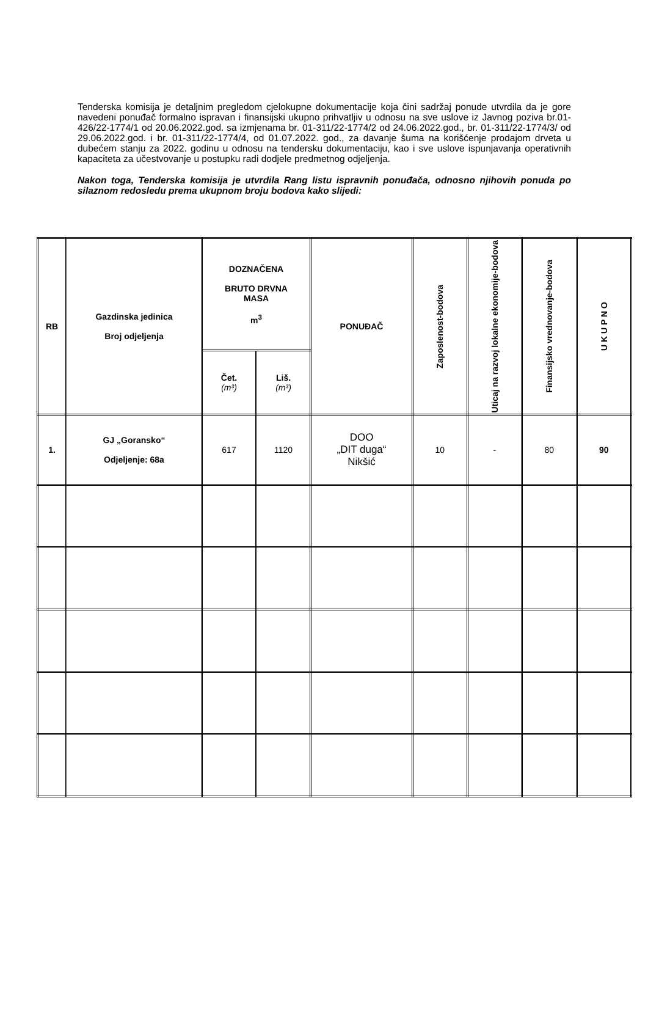Tenderska komisija je detaljnim pregledom cjelokupne dokumentacije koja čini sadržaj ponude utvrdila da je gore navedeni ponuđač formalno ispravan i finansijski ukupno prihvatljiv u odnosu na sve uslove iz Javnog poziva br.01-426/22-1774/1 od 20.06.2022.god. sa izmjenama br. 01-311/22-1774/2 od 24.06.2022.god., br. 01-311/22-1774/3/ od 29.06.2022.god. i br. 01-311/22-1774/4, od 01.07.2022. god., za davanje šuma na korišćenje prodajom drveta u dubećem stanju za 2022. godinu u odnosu na tendersku dokumentaciju, kao i sve uslove ispunjavanja operativnih kapaciteta za učestvovanje u postupku radi dodjele predmetnog odjeljenja.
Nakon toga, Tenderska komisija je utvrdila Rang listu ispravnih ponuđača, odnosno njihovih ponuda po silaznom redosledu prema ukupnom broju bodova kako slijedi:
| RB | Gazdinska jedinica Broj odjeljenja | DOZNAČENA BRUTO DRVNA MASA m<sup>3</sup> | | PONUĐAČ | Zaposlenost-bodova | Uticaj na razvoj lokalne ekonomije-bodova | Finansijsko vrednovanje-bodova | U K U P N O |
| --- | --- | --- | --- | --- | --- | --- | --- | --- |
| | | Čet. (m³) | Liš. (m³) | | | | | |
| 1. | GJ „Goransko“ Odjeljenje: 68a | 617 | 1120 | DOO „DIT duga“ Nikšić | 10 | - | 80 | 90 |